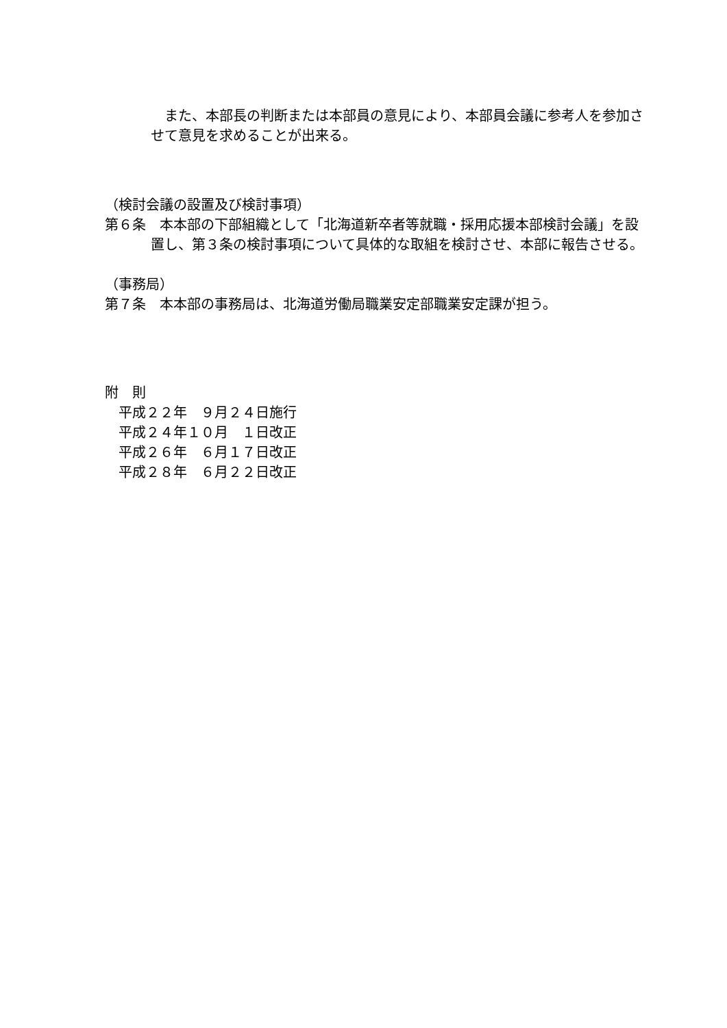また、本部長の判断または本部員の意見により、本部員会議に参考人を参加させて意見を求めることが出来る。
（検討会議の設置及び検討事項）
第６条　本本部の下部組織として「北海道新卒者等就職・採用応援本部検討会議」を設置し、第３条の検討事項について具体的な取組を検討させ、本部に報告させる。
（事務局）
第７条　本本部の事務局は、北海道労働局職業安定部職業安定課が担う。
附　則
　平成２２年　９月２４日施行
　平成２４年１０月　１日改正
　平成２６年　６月１７日改正
　平成２８年　６月２２日改正